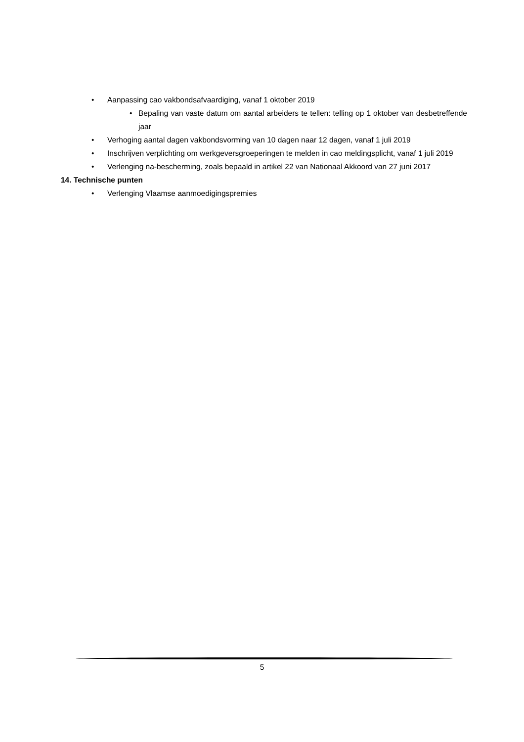• Aanpassing cao vakbondsafvaardiging, vanaf 1 oktober 2019
• Bepaling van vaste datum om aantal arbeiders te tellen: telling op 1 oktober van desbetreffende jaar
• Verhoging aantal dagen vakbondsvorming van 10 dagen naar 12 dagen, vanaf 1 juli 2019
• Inschrijven verplichting om werkgeversgroeperingen te melden in cao meldingsplicht, vanaf 1 juli 2019
• Verlenging na-bescherming, zoals bepaald in artikel 22 van Nationaal Akkoord van 27 juni 2017
14. Technische punten
• Verlenging Vlaamse aanmoedigingspremies
5